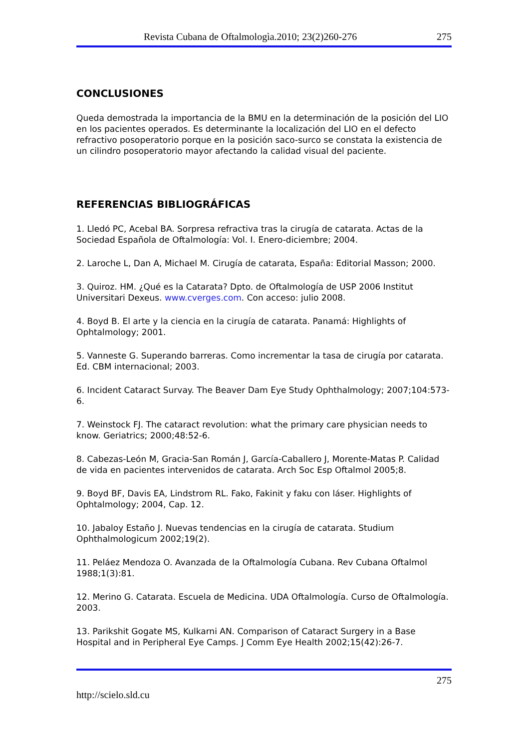Revista Cubana de Oftalmologìa.2010; 23(2)260-276 275
CONCLUSIONES
Queda demostrada la importancia de la BMU en la determinación de la posición del LIO en los pacientes operados. Es determinante la localización del LIO en el defecto refractivo posoperatorio porque en la posición saco-surco se constata la existencia de un cilindro posoperatorio mayor afectando la calidad visual del paciente.
REFERENCIAS BIBLIOGRÁFICAS
1. Lledó PC, Acebal BA. Sorpresa refractiva tras la cirugía de catarata. Actas de la Sociedad Española de Oftalmología: Vol. I. Enero-diciembre; 2004.
2. Laroche L, Dan A, Michael M. Cirugía de catarata, España: Editorial Masson; 2000.
3. Quiroz. HM. ¿Qué es la Catarata? Dpto. de Oftalmología de USP 2006 Institut Universitari Dexeus. www.cverges.com. Con acceso: julio 2008.
4. Boyd B. El arte y la ciencia en la cirugía de catarata. Panamá: Highlights of Ophtalmology; 2001.
5. Vanneste G. Superando barreras. Como incrementar la tasa de cirugía por catarata. Ed. CBM internacional; 2003.
6. Incident Cataract Survay. The Beaver Dam Eye Study Ophthalmology; 2007;104:573-6.
7. Weinstock FJ. The cataract revolution: what the primary care physician needs to know. Geriatrics; 2000;48:52-6.
8. Cabezas-León M, Gracia-San Román J, García-Caballero J, Morente-Matas P. Calidad de vida en pacientes intervenidos de catarata. Arch Soc Esp Oftalmol 2005;8.
9. Boyd BF, Davis EA, Lindstrom RL. Fako, Fakinit y faku con láser. Highlights of Ophtalmology; 2004, Cap. 12.
10. Jabaloy Estaño J. Nuevas tendencias en la cirugía de catarata. Studium Ophthalmologicum 2002;19(2).
11. Peláez Mendoza O. Avanzada de la Oftalmología Cubana. Rev Cubana Oftalmol 1988;1(3):81.
12. Merino G. Catarata. Escuela de Medicina. UDA Oftalmología. Curso de Oftalmología. 2003.
13. Parikshit Gogate MS, Kulkarni AN. Comparison of Cataract Surgery in a Base Hospital and in Peripheral Eye Camps. J Comm Eye Health 2002;15(42):26-7.
275
http://scielo.sld.cu